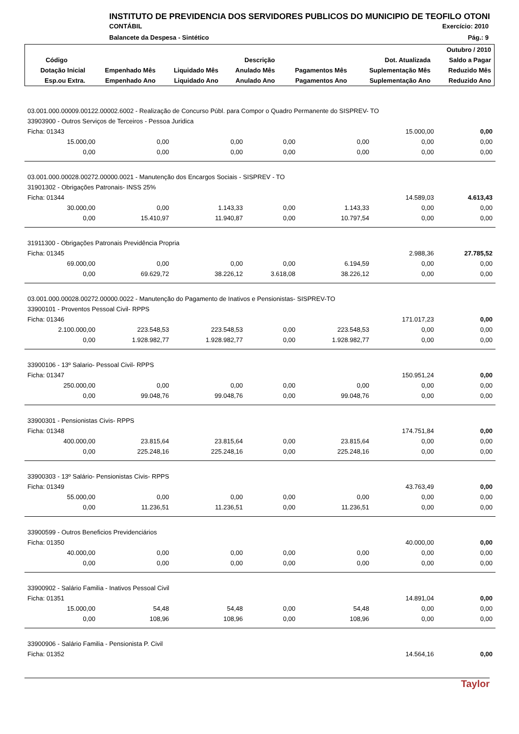INSTITUTO DE PREVIDENCIA DOS SERVIDORES PUBLICOS DO MUNICIPIO DE TEOFILO OTONI
CONTÁBIL Exercício: 2010
Balancete da Despesa - Sintético Pág.: 9
| Outubro / 2010 | | | | | | |
| --- | --- | --- | --- | --- | --- | --- |
| Código | Descrição | | | | Dot. Atualizada | Saldo a Pagar |
| Dotação Inicial | Empenhado Mês | Liquidado Mês | Anulado Mês | Pagamentos Mês | Suplementação Mês | Reduzido Mês |
| Esp.ou Extra. | Empenhado Ano | Liquidado Ano | Anulado Ano | Pagamentos Ano | Suplementação Ano | Reduzido Ano |
| 03.001.000.00009.00122.00002.6002 - Realização de Concurso Públ. para Compor o Quadro Permanente do SISPREV- TO | | | | | | |
| 33903900 - Outros Serviços de Terceiros - Pessoa Juridica | | | | | | |
| Ficha: 01343 | | | | | 15.000,00 | 0,00 |
| 15.000,00 | 0,00 | 0,00 | 0,00 | 0,00 | 0,00 | 0,00 |
| 0,00 | 0,00 | 0,00 | 0,00 | 0,00 | 0,00 | 0,00 |
| 03.001.000.00028.00272.00000.0021 - Manutenção dos Encargos Sociais - SISPREV - TO | | | | | | |
| 31901302 - Obrigações Patronais- INSS 25% | | | | | | |
| Ficha: 01344 | | | | | 14.589,03 | 4.613,43 |
| 30.000,00 | 0,00 | 1.143,33 | 0,00 | 1.143,33 | 0,00 | 0,00 |
| 0,00 | 15.410,97 | 11.940,87 | 0,00 | 10.797,54 | 0,00 | 0,00 |
| 31911300 - Obrigações Patronais Previdência Propria | | | | | | |
| Ficha: 01345 | | | | | 2.988,36 | 27.785,52 |
| 69.000,00 | 0,00 | 0,00 | 0,00 | 6.194,59 | 0,00 | 0,00 |
| 0,00 | 69.629,72 | 38.226,12 | 3.618,08 | 38.226,12 | 0,00 | 0,00 |
| 03.001.000.00028.00272.00000.0022 - Manutenção do Pagamento de Inativos e Pensionistas- SISPREV-TO | | | | | | |
| 33900101 - Proventos Pessoal Civil- RPPS | | | | | | |
| Ficha: 01346 | | | | | 171.017,23 | 0,00 |
| 2.100.000,00 | 223.548,53 | 223.548,53 | 0,00 | 223.548,53 | 0,00 | 0,00 |
| 0,00 | 1.928.982,77 | 1.928.982,77 | 0,00 | 1.928.982,77 | 0,00 | 0,00 |
| 33900106 - 13º Salario- Pessoal Civil- RPPS | | | | | | |
| Ficha: 01347 | | | | | 150.951,24 | 0,00 |
| 250.000,00 | 0,00 | 0,00 | 0,00 | 0,00 | 0,00 | 0,00 |
| 0,00 | 99.048,76 | 99.048,76 | 0,00 | 99.048,76 | 0,00 | 0,00 |
| 33900301 - Pensionistas Civis- RPPS | | | | | | |
| Ficha: 01348 | | | | | 174.751,84 | 0,00 |
| 400.000,00 | 23.815,64 | 23.815,64 | 0,00 | 23.815,64 | 0,00 | 0,00 |
| 0,00 | 225.248,16 | 225.248,16 | 0,00 | 225.248,16 | 0,00 | 0,00 |
| 33900303 - 13º Salário- Pensionistas Civis- RPPS | | | | | | |
| Ficha: 01349 | | | | | 43.763,49 | 0,00 |
| 55.000,00 | 0,00 | 0,00 | 0,00 | 0,00 | 0,00 | 0,00 |
| 0,00 | 11.236,51 | 11.236,51 | 0,00 | 11.236,51 | 0,00 | 0,00 |
| 33900599 - Outros Beneficios Previdenciários | | | | | | |
| Ficha: 01350 | | | | | 40.000,00 | 0,00 |
| 40.000,00 | 0,00 | 0,00 | 0,00 | 0,00 | 0,00 | 0,00 |
| 0,00 | 0,00 | 0,00 | 0,00 | 0,00 | 0,00 | 0,00 |
| 33900902 - Salário Familia - Inativos Pessoal Civil | | | | | | |
| Ficha: 01351 | | | | | 14.891,04 | 0,00 |
| 15.000,00 | 54,48 | 54,48 | 0,00 | 54,48 | 0,00 | 0,00 |
| 0,00 | 108,96 | 108,96 | 0,00 | 108,96 | 0,00 | 0,00 |
| 33900906 - Salário Familia - Pensionista P. Civil | | | | | | |
| Ficha: 01352 | | | | | 14.564,16 | 0,00 |
Taylor